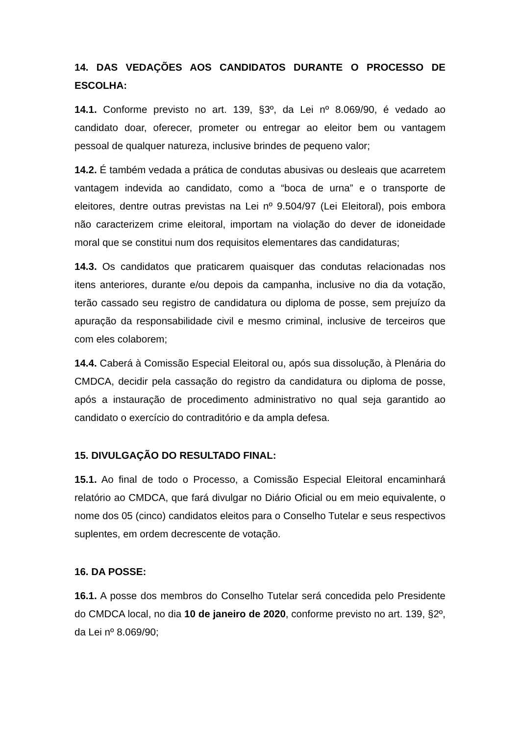14. DAS VEDAÇÕES AOS CANDIDATOS DURANTE O PROCESSO DE ESCOLHA:
14.1. Conforme previsto no art. 139, §3º, da Lei nº 8.069/90, é vedado ao candidato doar, oferecer, prometer ou entregar ao eleitor bem ou vantagem pessoal de qualquer natureza, inclusive brindes de pequeno valor;
14.2. É também vedada a prática de condutas abusivas ou desleais que acarretem vantagem indevida ao candidato, como a “boca de urna” e o transporte de eleitores, dentre outras previstas na Lei nº 9.504/97 (Lei Eleitoral), pois embora não caracterizem crime eleitoral, importam na violação do dever de idoneidade moral que se constitui num dos requisitos elementares das candidaturas;
14.3. Os candidatos que praticarem quaisquer das condutas relacionadas nos itens anteriores, durante e/ou depois da campanha, inclusive no dia da votação, terão cassado seu registro de candidatura ou diploma de posse, sem prejuízo da apuração da responsabilidade civil e mesmo criminal, inclusive de terceiros que com eles colaborem;
14.4. Caberá à Comissão Especial Eleitoral ou, após sua dissolução, à Plenária do CMDCA, decidir pela cassação do registro da candidatura ou diploma de posse, após a instauração de procedimento administrativo no qual seja garantido ao candidato o exercício do contraditório e da ampla defesa.
15. DIVULGAÇÃO DO RESULTADO FINAL:
15.1. Ao final de todo o Processo, a Comissão Especial Eleitoral encaminhará relatório ao CMDCA, que fará divulgar no Diário Oficial ou em meio equivalente, o nome dos 05 (cinco) candidatos eleitos para o Conselho Tutelar e seus respectivos suplentes, em ordem decrescente de votação.
16. DA POSSE:
16.1. A posse dos membros do Conselho Tutelar será concedida pelo Presidente do CMDCA local, no dia 10 de janeiro de 2020, conforme previsto no art. 139, §2º, da Lei nº 8.069/90;